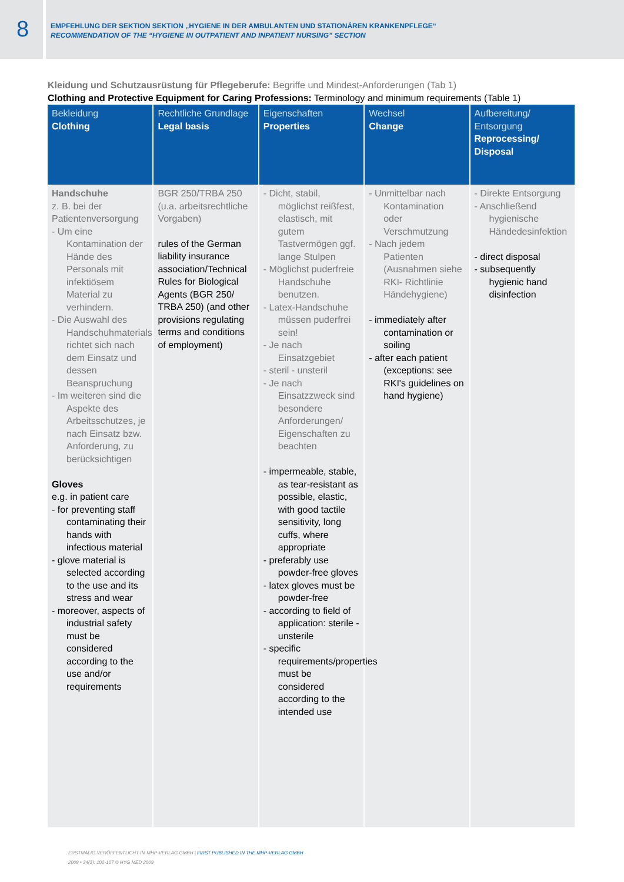8
EMPFEHLUNG DER SEKTION SEKTION „HYGIENE IN DER AMBULANTEN UND STATIONÄREN KRANKENPFLEGE“
RECOMMENDATION OF THE “HYGIENE IN OUTPATIENT AND INPATIENT NURSING” SECTION
Kleidung und Schutzausrüstung für Pflegeberufe: Begriffe und Mindest-Anforderungen (Tab 1)
Clothing and Protective Equipment for Caring Professions: Terminology and minimum requirements (Table 1)
| Bekleidung Clothing | Rechtliche Grundlage Legal basis | Eigenschaften Properties | Wechsel Change | Aufbereitung/ Entsorgung Reprocessing/ Disposal |
| --- | --- | --- | --- | --- |
| Handschuhe z. B. bei der Patientenversorgung - Um eine Kontamination der Hände des Personals mit infektiösem Material zu verhindern. - Die Auswahl des Handschuhmaterials richtet sich nach dem Einsatz und dessen Beanspruchung - Im weiteren sind die Aspekte des Arbeitsschutzes, je nach Einsatz bzw. Anforderung, zu berücksichtigen Gloves e.g. in patient care - for preventing staff contaminating their hands with infectious material - glove material is selected according to the use and its stress and wear - moreover, aspects of industrial safety must be considered according to the use and/or requirements | BGR 250/TRBA 250 (u.a. arbeitsrechtliche Vorgaben) rules of the German liability insurance association/Technical Rules for Biological Agents (BGR 250/ TRBA 250) (and other provisions regulating terms and conditions of employment) | - Dicht, stabil, möglichst reißfest, elastisch, mit gutem Tastvermögen ggf. lange Stulpen - Möglichst puderfreie Handschuhe benutzen. - Latex-Handschuhe müssen puderfrei sein! - Je nach Einsatzgebiet - steril - unsteril - Je nach Einsatzzweck sind besondere Anforderungen/ Eigenschaften zu beachten - impermeable, stable, as tear-resistant as possible, elastic, with good tactile sensitivity, long cuffs, where appropriate - preferably use powder-free gloves - latex gloves must be powder-free - according to field of application: sterile - unsterile - specific requirements/properties must be considered according to the intended use | - Unmittelbar nach Kontamination oder Verschmutzung - Nach jedem Patienten (Ausnahmen siehe RKI- Richtlinie Händehygiene) - immediately after contamination or soiling - after each patient (exceptions: see RKI's guidelines on hand hygiene) | - Direkte Entsorgung - Anschließend hygienische Händedesinfektion - direct disposal - subsequently hygienic hand disinfection |
ERSTMALIG VERÖFFENTLICHT IM MHP-VERLAG GMBH | FIRST PUBLISHED IN THE MHP-VERLAG GMBH
2009 • 34(3): 102-107 © HYG MED 2009